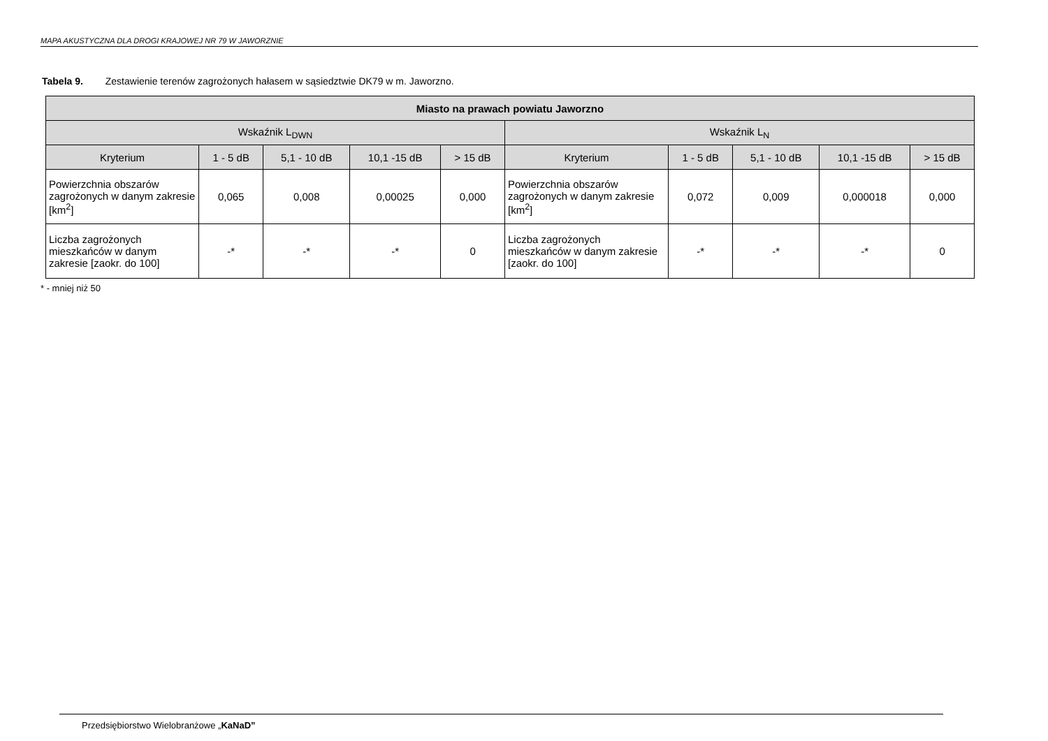MAPA AKUSTYCZNA DLA DROGI KRAJOWEJ NR 79 W JAWORZNIE
Tabela 9. Zestawienie terenów zagrożonych hałasem w sąsiedztwie DK79 w m. Jaworzno.
| Miasto na prawach powiatu Jaworzno | | | | | | | | | |
| --- | --- | --- | --- | --- | --- | --- | --- | --- | --- |
| Wskaźnik L<sub>DWN</sub> | | | | | Wskaźnik L<sub>N</sub> | | | | |
| Kryterium | 1 - 5 dB | 5,1 - 10 dB | 10,1 -15 dB | > 15 dB | Kryterium | 1 - 5 dB | 5,1 - 10 dB | 10,1 -15 dB | > 15 dB |
| Powierzchnia obszarów zagrożonych w danym zakresie [km<sup>2</sup>] | 0,065 | 0,008 | 0,00025 | 0,000 | Powierzchnia obszarów zagrożonych w danym zakresie [km<sup>2</sup>] | 0,072 | 0,009 | 0,000018 | 0,000 |
| Liczba zagrożonych mieszkańców w danym zakresie [zaokr. do 100] | -* | -* | -* | 0 | Liczba zagrożonych mieszkańców w danym zakresie [zaokr. do 100] | -* | -* | -* | 0 |
* - mniej niż 50
Przedsiębiorstwo Wielobranżowe „KaNaD”